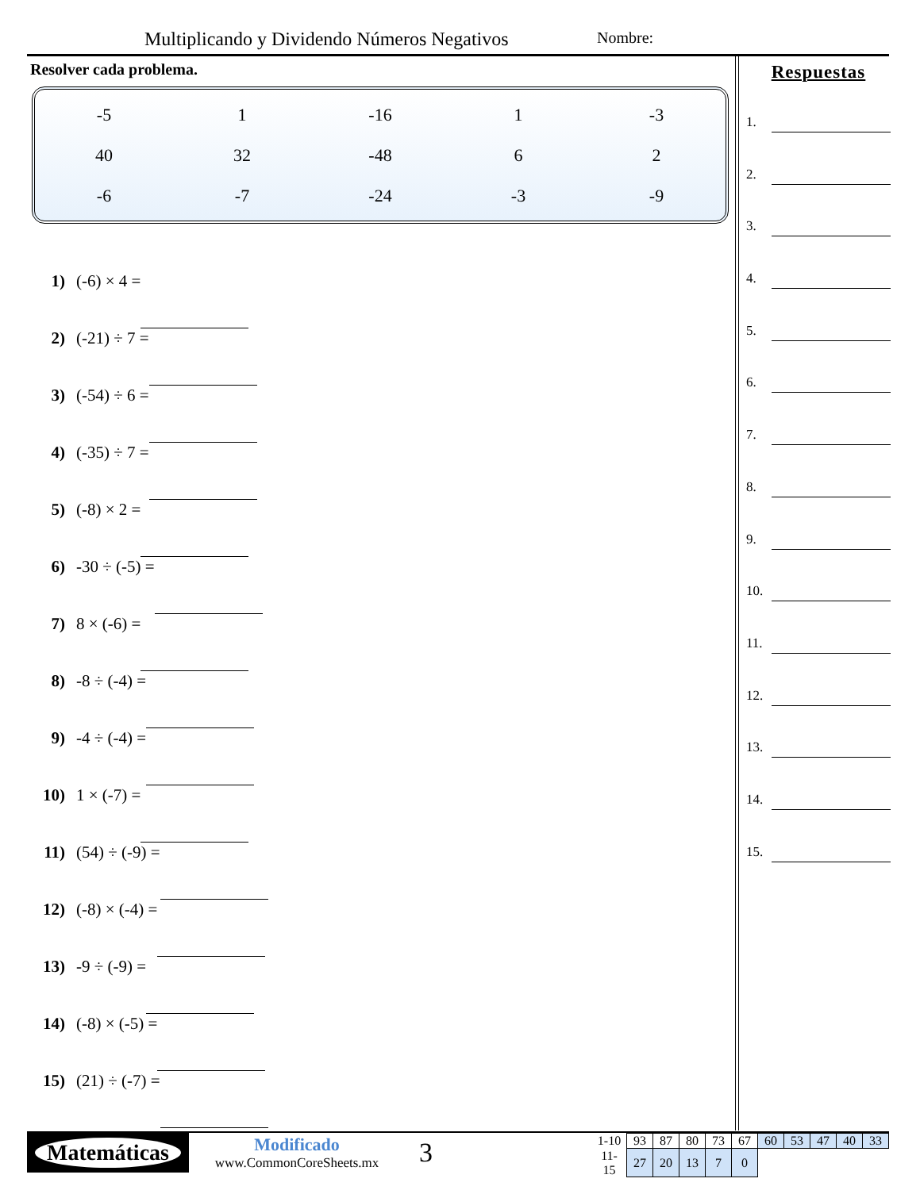Multiplicando y Dividendo Números Negativos
Nombre:
Resolver cada problema.
| -5 | 1 | -16 | 1 | -3 |
| 40 | 32 | -48 | 6 | 2 |
| -6 | -7 | -24 | -3 | -9 |
1) (-6) × 4 =
2) (-21) ÷ 7 =
3) (-54) ÷ 6 =
4) (-35) ÷ 7 =
5) (-8) × 2 =
6) -30 ÷ (-5) =
7) 8 × (-6) =
8) -8 ÷ (-4) =
9) -4 ÷ (-4) =
10) 1 × (-7) =
11) (54) ÷ (-9) =
12) (-8) × (-4) =
13) -9 ÷ (-9) =
14) (-8) × (-5) =
15) (21) ÷ (-7) =
Respuestas
1.
2.
3.
4.
5.
6.
7.
8.
9.
10.
11.
12.
13.
14.
15.
Matemáticas
Modificado
www.CommonCoreSheets.mx
3
| 1-10 | 93 | 87 | 80 | 73 | 67 | 60 | 53 | 47 | 40 | 33 |
| 11-15 | 27 | 20 | 13 | 7 | 0 | | | | | |